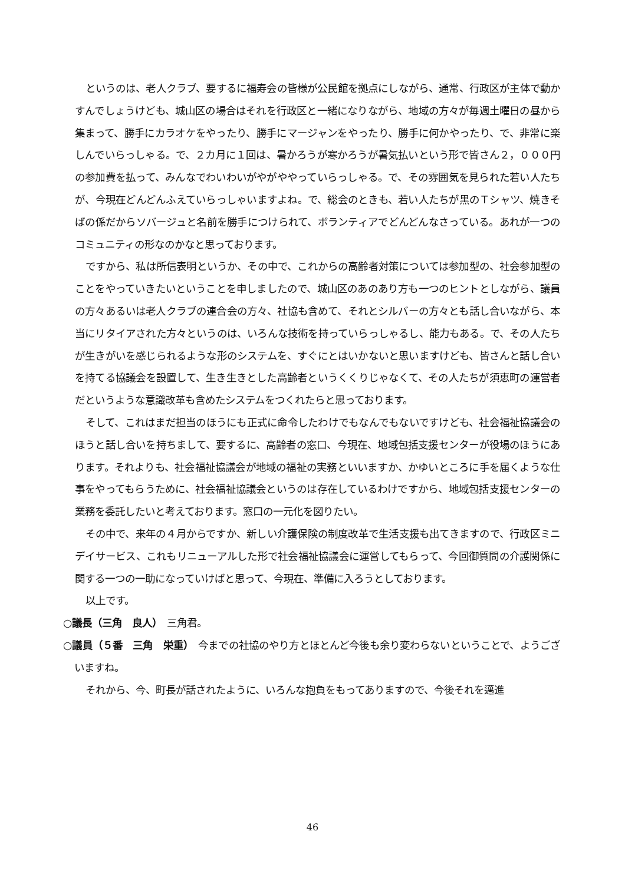というのは、老人クラブ、要するに福寿会の皆様が公民館を拠点にしながら、通常、行政区が主体で動かすんでしょうけども、城山区の場合はそれを行政区と一緒になりながら、地域の方々が毎週土曜日の昼から集まって、勝手にカラオケをやったり、勝手にマージャンをやったり、勝手に何かやったり、で、非常に楽しんでいらっしゃる。で、２カ月に１回は、暑かろうが寒かろうが暑気払いという形で皆さん２，０００円の参加費を払って、みんなでわいわいがやがややっていらっしゃる。で、その雰囲気を見られた若い人たちが、今現在どんどんふえていらっしゃいますよね。で、総会のときも、若い人たちが黒のＴシャツ、焼きそばの係だからソバージュと名前を勝手につけられて、ボランティアでどんどんなさっている。あれが一つのコミュニティの形なのかなと思っております。
ですから、私は所信表明というか、その中で、これからの高齢者対策については参加型の、社会参加型のことをやっていきたいということを申しましたので、城山区のあのあり方も一つのヒントとしながら、議員の方々あるいは老人クラブの連合会の方々、社協も含めて、それとシルバーの方々とも話し合いながら、本当にリタイアされた方々というのは、いろんな技術を持っていらっしゃるし、能力もある。で、その人たちが生きがいを感じられるような形のシステムを、すぐにとはいかないと思いますけども、皆さんと話し合いを持てる協議会を設置して、生き生きとした高齢者というくくりじゃなくて、その人たちが須恵町の運営者だというような意識改革も含めたシステムをつくれたらと思っております。
そして、これはまだ担当のほうにも正式に命令したわけでもなんでもないですけども、社会福祉協議会のほうと話し合いを持ちまして、要するに、高齢者の窓口、今現在、地域包括支援センターが役場のほうにあります。それよりも、社会福祉協議会が地域の福祉の実務といいますか、かゆいところに手を届くような仕事をやってもらうために、社会福祉協議会というのは存在しているわけですから、地域包括支援センターの業務を委託したいと考えております。窓口の一元化を図りたい。
その中で、来年の４月からですか、新しい介護保険の制度改革で生活支援も出てきますので、行政区ミニデイサービス、これもリニューアルした形で社会福祉協議会に運営してもらって、今回御質問の介護関係に関する一つの一助になっていけばと思って、今現在、準備に入ろうとしております。
以上です。
○議長（三角　良人）　三角君。
○議員（５番　三角　栄重）　今までの社協のやり方とほとんど今後も余り変わらないということで、ようございますね。
それから、今、町長が話されたように、いろんな抱負をもってありますので、今後それを邁進
46